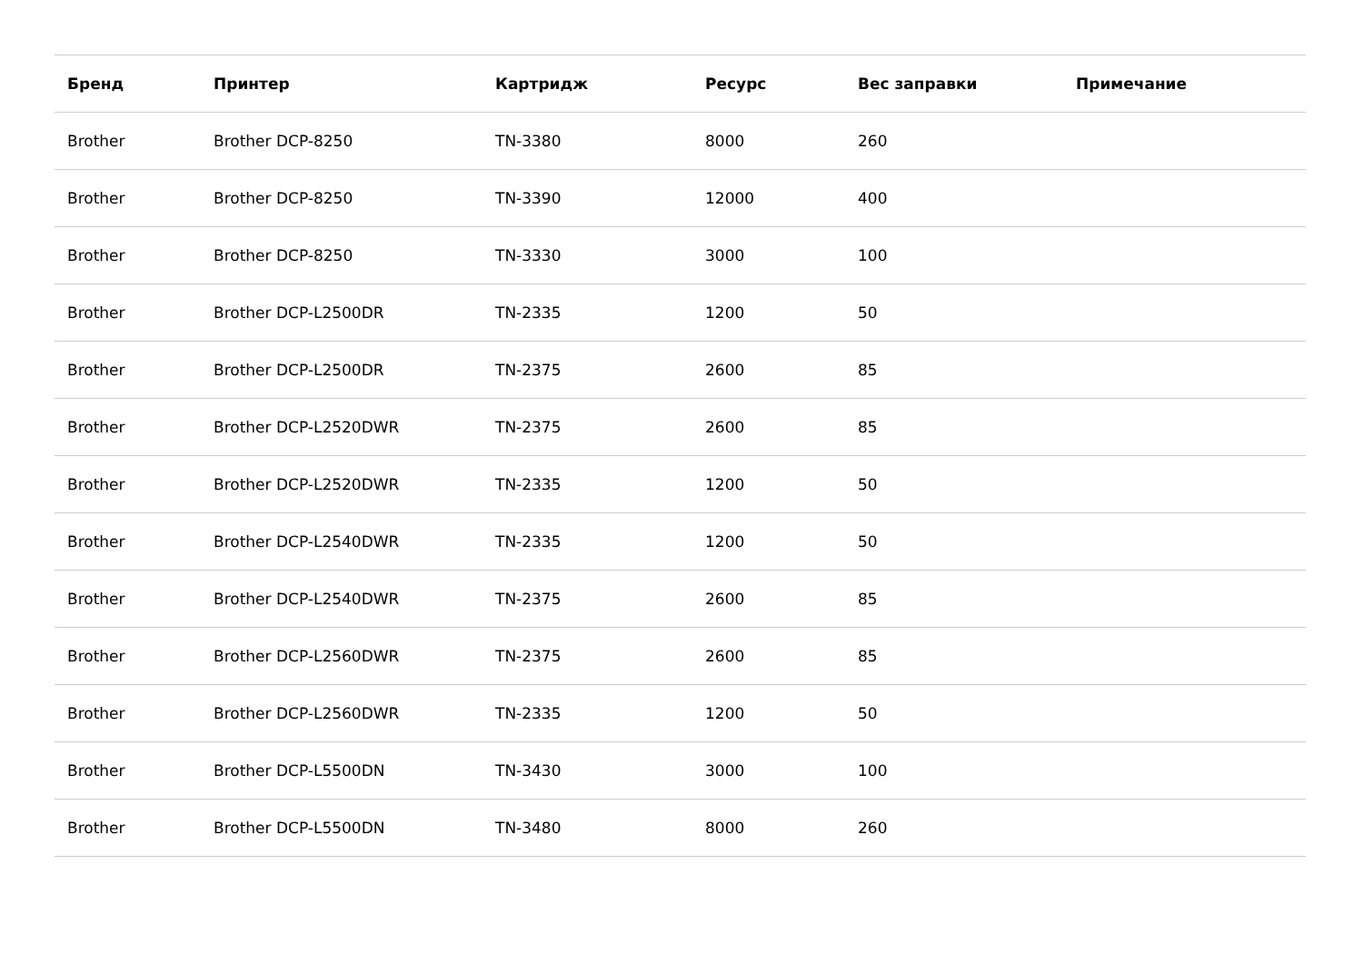| Бренд | Принтер | Картридж | Ресурс | Вес заправки | Примечание |
| --- | --- | --- | --- | --- | --- |
| Brother | Brother DCP-8250 | TN-3380 | 8000 | 260 | |
| Brother | Brother DCP-8250 | TN-3390 | 12000 | 400 | |
| Brother | Brother DCP-8250 | TN-3330 | 3000 | 100 | |
| Brother | Brother DCP-L2500DR | TN-2335 | 1200 | 50 | |
| Brother | Brother DCP-L2500DR | TN-2375 | 2600 | 85 | |
| Brother | Brother DCP-L2520DWR | TN-2375 | 2600 | 85 | |
| Brother | Brother DCP-L2520DWR | TN-2335 | 1200 | 50 | |
| Brother | Brother DCP-L2540DWR | TN-2335 | 1200 | 50 | |
| Brother | Brother DCP-L2540DWR | TN-2375 | 2600 | 85 | |
| Brother | Brother DCP-L2560DWR | TN-2375 | 2600 | 85 | |
| Brother | Brother DCP-L2560DWR | TN-2335 | 1200 | 50 | |
| Brother | Brother DCP-L5500DN | TN-3430 | 3000 | 100 | |
| Brother | Brother DCP-L5500DN | TN-3480 | 8000 | 260 | |